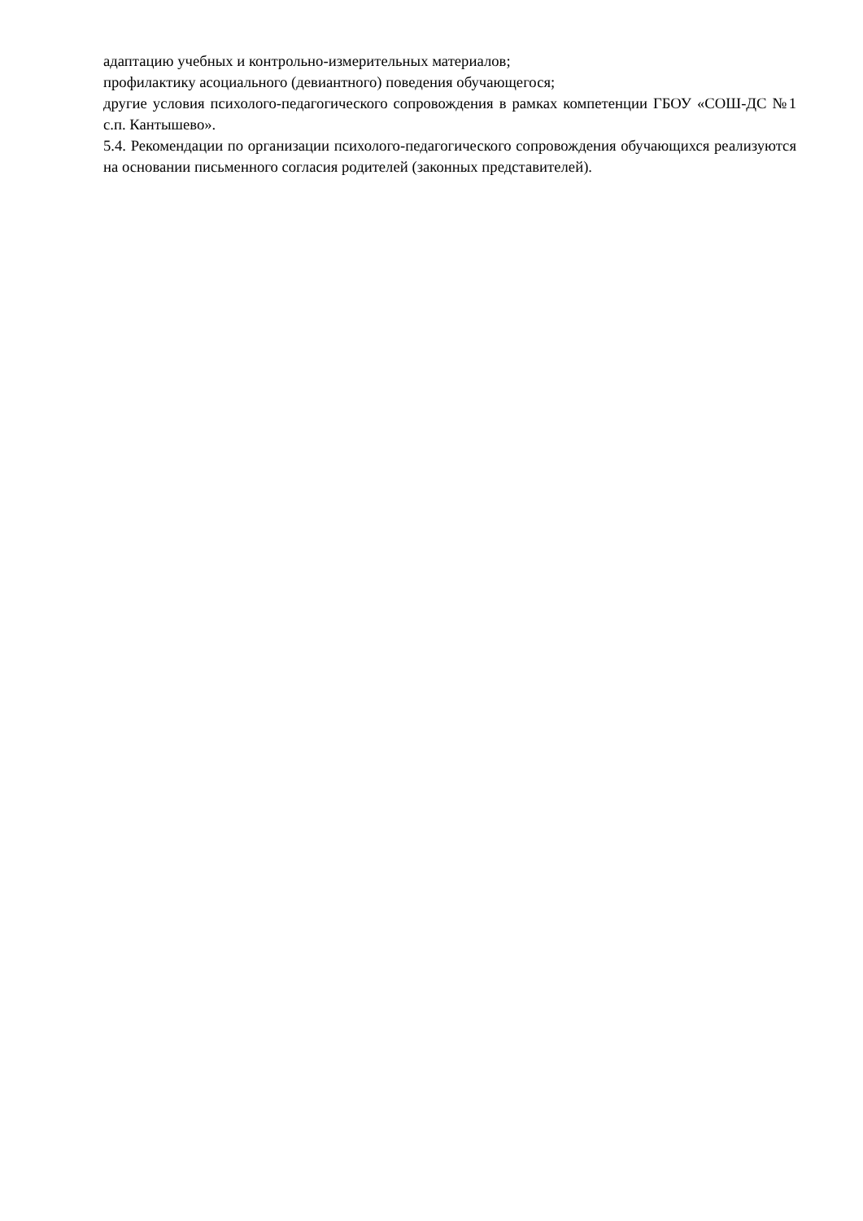адаптацию учебных и контрольно-измерительных материалов;
профилактику асоциального (девиантного) поведения обучающегося;
другие условия психолого-педагогического сопровождения в рамках компетенции ГБОУ «СОШ-ДС №1 с.п. Кантышево».
5.4. Рекомендации по организации психолого-педагогического сопровождения обучающихся реализуются на основании письменного согласия родителей (законных представителей).